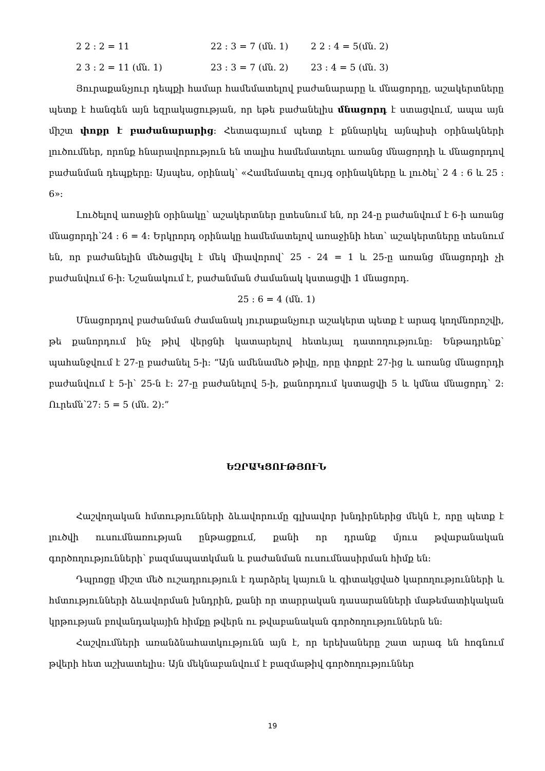2 2 : 2 = 11 22 : 3 = 7 (մն. 1) 2 2 : 4 = 5(մն. 2)
2 3 : 2 = 11 (մն. 1) 23 : 3 = 7 (մն. 2) 23 : 4 = 5 (մն. 3)
Յուրաքանչյուր դեպքի համար համեմատելով բաժանարարը և մնացորդը, աշակերտները պետք է հանգեն այն եզրակացության, որ եթե բաժանելիս մնացորդ է ստացվում, ապա այն միշտ փոքր է բաժանարարից: Հետագայում պետք է քննարկել այնպիսի օրինակների լուծումներ, որոնք հնարավորություն են տալիս համեմատելու առանց մնացորդի և մնացորդով բաժանման դեպքերը: Այսպես, օրինակ՝ «Համեմատել զույգ օրինակները և լուծել՝ 2 4 : 6 և 25 : 6»:
Լուծելով առաջին օրինակը՝ աշակերտներ ըտեսնում են, որ 24-ը բաժանվում է 6-ի առանց մնացորդի՝24 : 6 = 4: Երկրորդ օրինակը համեմատելով առաջինի հետ՝ աշակերտները տեսնում են, որ բաժանելին մեծացվել է մեկ միավորով՝ 25 - 24 = 1 և 25-ը առանց մնացորդի չի բաժանվում 6-ի: Նշանակում է, բաժանման ժամանակ կստացվի 1 մնացորդ.
25 : 6 = 4 (մն. 1)
Մնացորդով բաժանման ժամանակ յուրաքանչյուր աշակերտ պետք է արագ կողմնորոշվի, թե քանորդում ինչ թիվ վերցնի կատարելով հետևյալ դատողությունը: Ենթադրենք՝ պահանջվում է 27-ը բաժանել 5-ի: “Այն ամենամեծ թիվը, որը փոքրէ 27-ից և առանց մնացորդի բաժանվում է 5-ի՝ 25-ն է: 27-ը բաժանելով 5-ի, քանորդում կստացվի 5 և կմնա մնացորդ՝ 2: Ուրեմն՝27: 5 = 5 (մն. 2):”
ԵԶՐԱԿՑՈՒԹՅՈՒՆ
Հաշվողական հմտությունների ձևավորումը գլխավոր խնդիրներից մեկն է, որը պետք է լուծվի ուսումնառության ընթացքում, քանի որ դրանք մյուս թվաբանական գործողությունների՝ բազմապատկման և բաժանման ուսումնասիրման հիմք են:
Դպրոցը միշտ մեծ ուշադրություն է դարձրել կայուն և գիտակցված կարողությունների և հմտությունների ձևավորման խնդրին, քանի որ տարրական դասարանների մաթեմատիկական կրթության բովանդակային հիմքը թվերն ու թվաբանական գործողություններն են:
Հաշվումների առանձնահատկությունն այն է, որ երեխաները շատ արագ են հոգնում թվերի հետ աշխատելիս: Այն մեկնաբանվում է բազմաթիվ գործողություններ
19